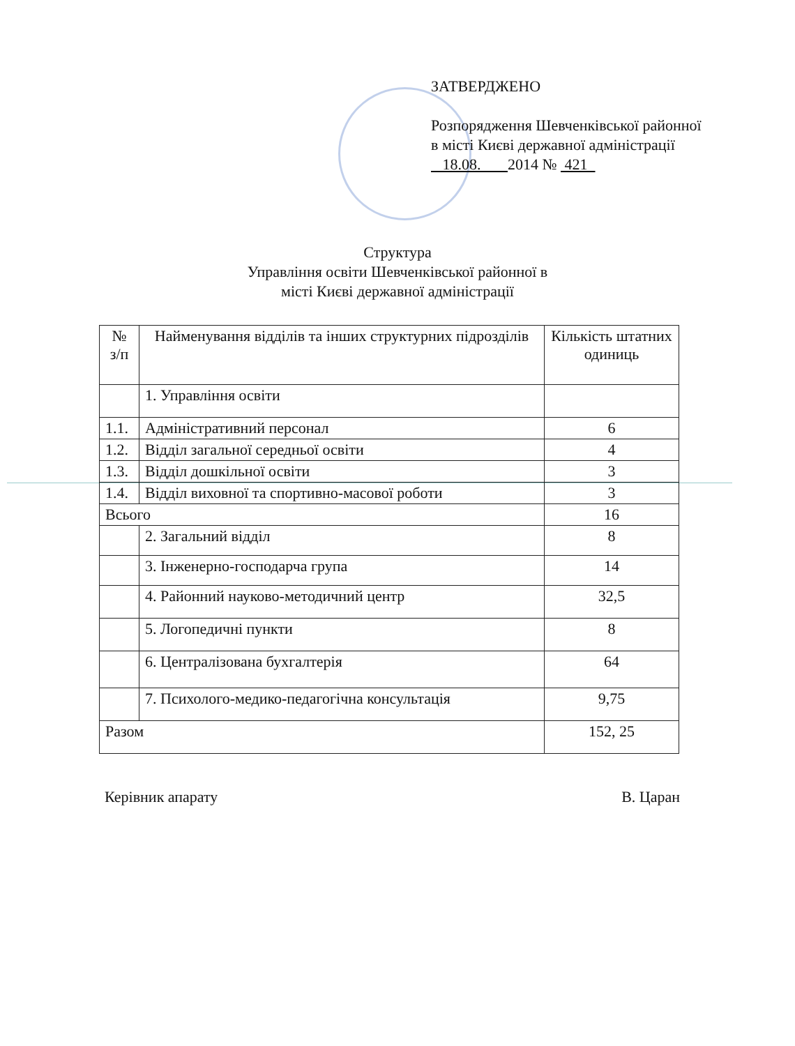ЗАТВЕРДЖЕНО
Розпорядження Шевченківської районної в місті Києві державної адміністрації
18.08. 2014 № 421
Структура
Управління освіти Шевченківської районної в
місті Києві державної адміністрації
| № з/п | Найменування відділів та інших структурних підрозділів | Кількість штатних одиниць |
| --- | --- | --- |
| | 1. Управління освіти | |
| 1.1. | Адміністративний персонал | 6 |
| 1.2. | Відділ загальної середньої освіти | 4 |
| 1.3. | Відділ дошкільної освіти | 3 |
| 1.4. | Відділ виховної та спортивно-масової роботи | 3 |
| Всього | | 16 |
| | 2. Загальний відділ | 8 |
| | 3. Інженерно-господарча група | 14 |
| | 4. Районний науково-методичний центр | 32,5 |
| | 5. Логопедичні пункти | 8 |
| | 6. Централізована бухгалтерія | 64 |
| | 7. Психолого-медико-педагогічна консультація | 9,75 |
| Разом | | 152, 25 |
Керівник апарату В. Царан